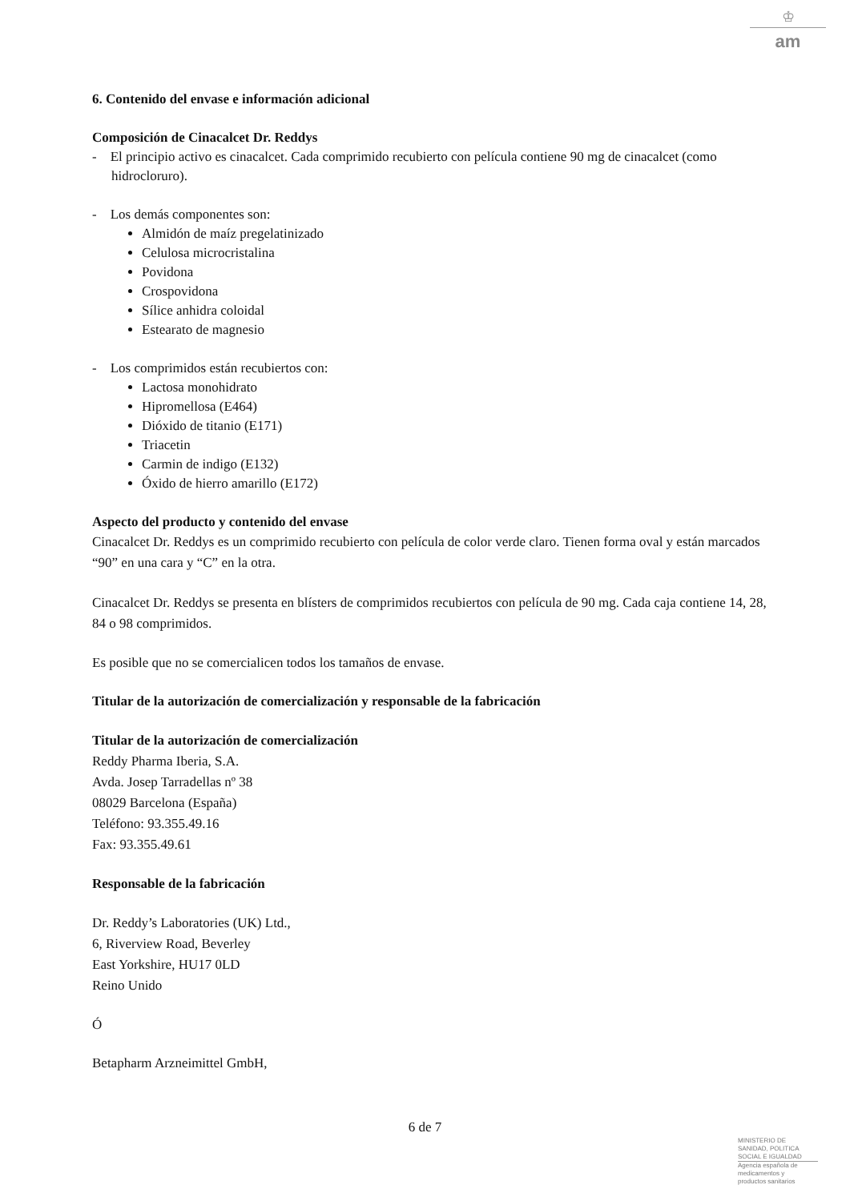♔
am
6. Contenido del envase e información adicional
Composición de Cinacalcet Dr. Reddys
- El principio activo es cinacalcet. Cada comprimido recubierto con película contiene 90 mg de cinacalcet (como hidrocloruro).
- Los demás componentes son:
Almidón de maíz pregelatinizado
Celulosa microcristalina
Povidona
Crospovidona
Sílice anhidra coloidal
Estearato de magnesio
- Los comprimidos están recubiertos con:
Lactosa monohidrato
Hipromellosa (E464)
Dióxido de titanio (E171)
Triacetin
Carmin de indigo (E132)
Óxido de hierro amarillo (E172)
Aspecto del producto y contenido del envase
Cinacalcet Dr. Reddys es un comprimido recubierto con película de color verde claro. Tienen forma oval y están marcados “90” en una cara y “C” en la otra.
Cinacalcet Dr. Reddys se presenta en blísters de comprimidos recubiertos con película de 90 mg. Cada caja contiene 14, 28, 84 o 98 comprimidos.
Es posible que no se comercialicen todos los tamaños de envase.
Titular de la autorización de comercialización y responsable de la fabricación
Titular de la autorización de comercialización
Reddy Pharma Iberia, S.A.
Avda. Josep Tarradellas nº 38
08029 Barcelona (España)
Teléfono: 93.355.49.16
Fax: 93.355.49.61
Responsable de la fabricación
Dr. Reddy’s Laboratories (UK) Ltd.,
6, Riverview Road, Beverley
East Yorkshire, HU17 0LD
Reino Unido
Ó
Betapharm Arzneimittel GmbH,
6 de 7
MINISTERIO DE
SANIDAD, POLITICA
SOCIAL E IGUALDAD
Agencia española de
medicamentos y
productos sanitarios